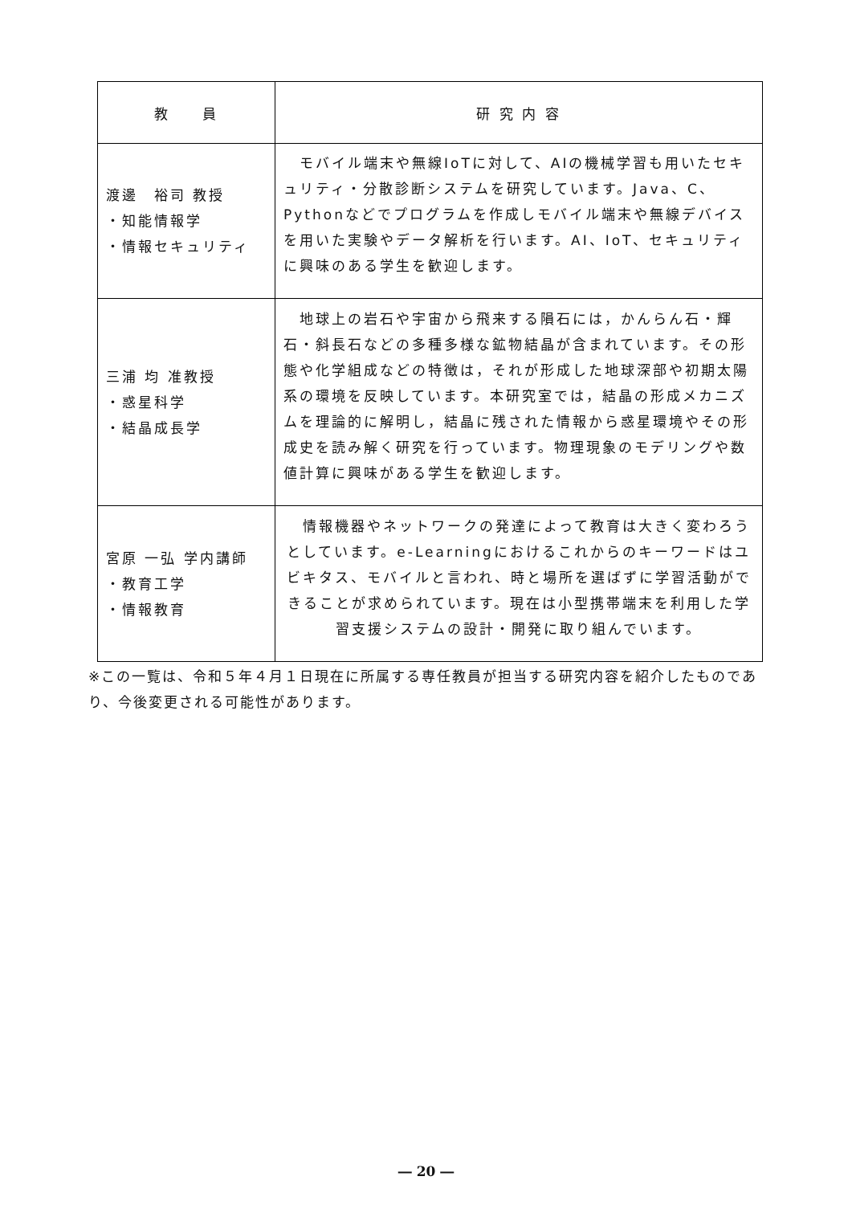| 教 員 | 研 究 内 容 |
| --- | --- |
| 渡邊 裕司 教授 ・知能情報学 ・情報セキュリティ | モバイル端末や無線IoTに対して、AIの機械学習も用いたセキュリティ・分散診断システムを研究しています。Java、C、Pythonなどでプログラムを作成しモバイル端末や無線デバイスを用いた実験やデータ解析を行います。AI、IoT、セキュリティに興味のある学生を歓迎します。 |
| 三浦 均 准教授 ・惑星科学 ・結晶成長学 | 地球上の岩石や宇宙から飛来する隕石には，かんらん石・輝石・斜長石などの多種多様な鉱物結晶が含まれています。その形態や化学組成などの特徴は，それが形成した地球深部や初期太陽系の環境を反映しています。本研究室では，結晶の形成メカニズムを理論的に解明し，結晶に残された情報から惑星環境やその形成史を読み解く研究を行っています。物理現象のモデリングや数値計算に興味がある学生を歓迎します。 |
| 宮原 一弘 学内講師 ・教育工学 ・情報教育 | 情報機器やネットワークの発達によって教育は大きく変わろうとしています。e-Learningにおけるこれからのキーワードはユビキタス、モバイルと言われ、時と場所を選ばずに学習活動ができることが求められています。現在は小型携帯端末を利用した学習支援システムの設計・開発に取り組んでいます。 |
※この一覧は、令和５年４月１日現在に所属する専任教員が担当する研究内容を紹介したものであり、今後変更される可能性があります。
― 20 ―